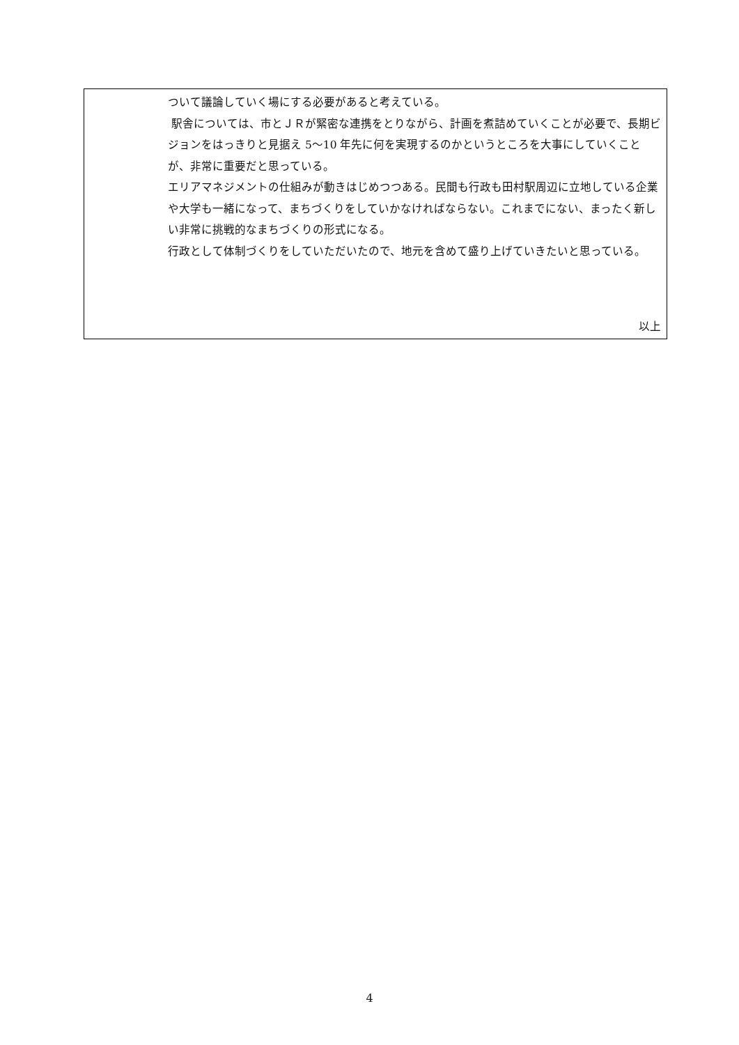ついて議論していく場にする必要があると考えている。
駅舎については、市とＪＲが緊密な連携をとりながら、計画を煮詰めていくことが必要で、長期ビジョンをはっきりと見据え 5〜10 年先に何を実現するのかというところを大事にしていくことが、非常に重要だと思っている。
エリアマネジメントの仕組みが動きはじめつつある。民間も行政も田村駅周辺に立地している企業や大学も一緒になって、まちづくりをしていかなければならない。これまでにない、まったく新しい非常に挑戦的なまちづくりの形式になる。
行政として体制づくりをしていただいたので、地元を含めて盛り上げていきたいと思っている。
以上
4